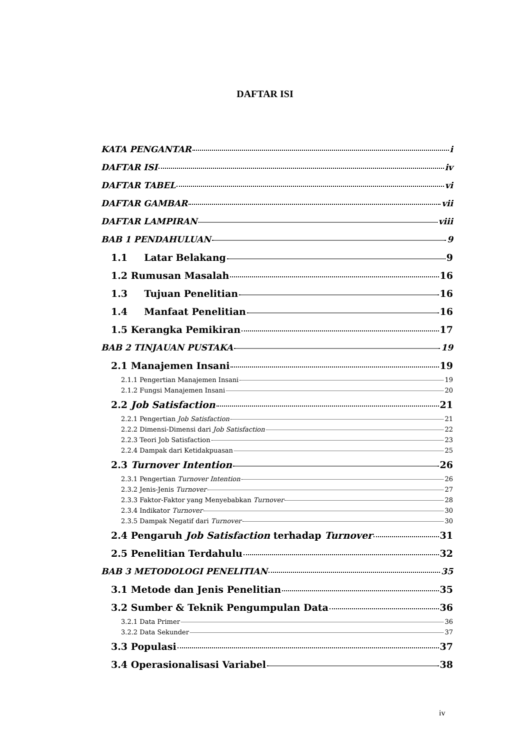DAFTAR ISI
KATA PENGANTAR i
DAFTAR ISI iv
DAFTAR TABEL vi
DAFTAR GAMBAR vii
DAFTAR LAMPIRAN viii
BAB 1 PENDAHULUAN 9
1.1 Latar Belakang 9
1.2 Rumusan Masalah 16
1.3 Tujuan Penelitian 16
1.4 Manfaat Penelitian 16
1.5 Kerangka Pemikiran 17
BAB 2 TINJAUAN PUSTAKA 19
2.1 Manajemen Insani 19
2.1.1 Pengertian Manajemen Insani 19
2.1.2 Fungsi Manajemen Insani 20
2.2 Job Satisfaction 21
2.2.1 Pengertian Job Satisfaction 21
2.2.2 Dimensi-Dimensi dari Job Satisfaction 22
2.2.3 Teori Job Satisfaction 23
2.2.4 Dampak dari Ketidakpuasan 25
2.3 Turnover Intention 26
2.3.1 Pengertian Turnover Intention 26
2.3.2 Jenis-Jenis Turnover 27
2.3.3 Faktor-Faktor yang Menyebabkan Turnover 28
2.3.4 Indikator Turnover 30
2.3.5 Dampak Negatif dari Turnover 30
2.4 Pengaruh Job Satisfaction terhadap Turnover 31
2.5 Penelitian Terdahulu 32
BAB 3 METODOLOGI PENELITIAN 35
3.1 Metode dan Jenis Penelitian 35
3.2 Sumber & Teknik Pengumpulan Data 36
3.2.1 Data Primer 36
3.2.2 Data Sekunder 37
3.3 Populasi 37
3.4 Operasionalisasi Variabel 38
iv